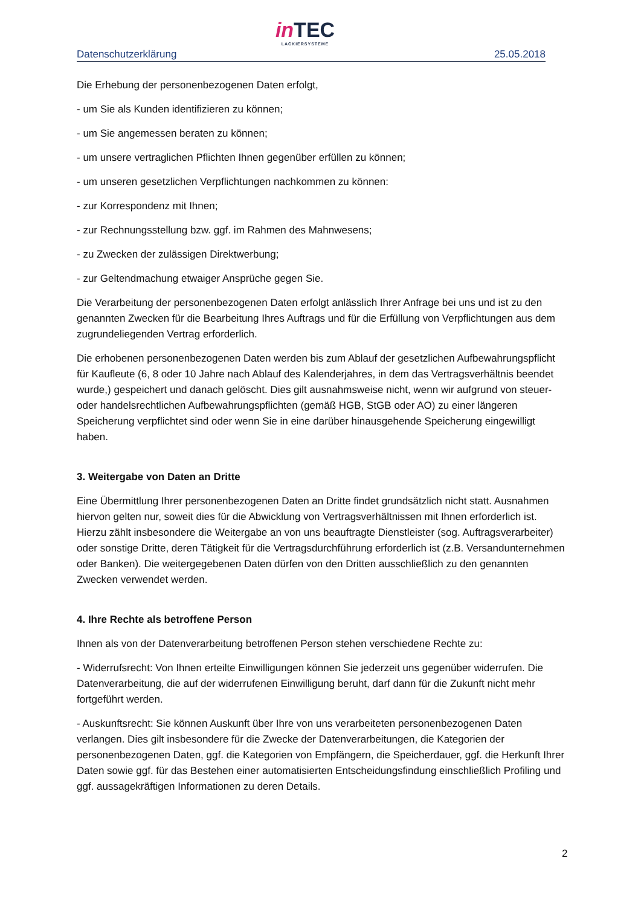in TEC
LACKIERSYSTEME
Datenschutzerklärung 25.05.2018
Die Erhebung der personenbezogenen Daten erfolgt,
- um Sie als Kunden identifizieren zu können;
- um Sie angemessen beraten zu können;
- um unsere vertraglichen Pflichten Ihnen gegenüber erfüllen zu können;
- um unseren gesetzlichen Verpflichtungen nachkommen zu können:
- zur Korrespondenz mit Ihnen;
- zur Rechnungsstellung bzw. ggf. im Rahmen des Mahnwesens;
- zu Zwecken der zulässigen Direktwerbung;
- zur Geltendmachung etwaiger Ansprüche gegen Sie.
Die Verarbeitung der personenbezogenen Daten erfolgt anlässlich Ihrer Anfrage bei uns und ist zu den genannten Zwecken für die Bearbeitung Ihres Auftrags und für die Erfüllung von Verpflichtungen aus dem zugrundeliegenden Vertrag erforderlich.
Die erhobenen personenbezogenen Daten werden bis zum Ablauf der gesetzlichen Aufbewahrungspflicht für Kaufleute (6, 8 oder 10 Jahre nach Ablauf des Kalenderjahres, in dem das Vertragsverhältnis beendet wurde,) gespeichert und danach gelöscht. Dies gilt ausnahmsweise nicht, wenn wir aufgrund von steuer- oder handelsrechtlichen Aufbewahrungspflichten (gemäß HGB, StGB oder AO) zu einer längeren Speicherung verpflichtet sind oder wenn Sie in eine darüber hinausgehende Speicherung eingewilligt haben.
3. Weitergabe von Daten an Dritte
Eine Übermittlung Ihrer personenbezogenen Daten an Dritte findet grundsätzlich nicht statt. Ausnahmen hiervon gelten nur, soweit dies für die Abwicklung von Vertragsverhältnissen mit Ihnen erforderlich ist. Hierzu zählt insbesondere die Weitergabe an von uns beauftragte Dienstleister (sog. Auftragsverarbeiter) oder sonstige Dritte, deren Tätigkeit für die Vertragsdurchführung erforderlich ist (z.B. Versandunternehmen oder Banken). Die weitergegebenen Daten dürfen von den Dritten ausschließlich zu den genannten Zwecken verwendet werden.
4. Ihre Rechte als betroffene Person
Ihnen als von der Datenverarbeitung betroffenen Person stehen verschiedene Rechte zu:
- Widerrufsrecht: Von Ihnen erteilte Einwilligungen können Sie jederzeit uns gegenüber widerrufen. Die Datenverarbeitung, die auf der widerrufenen Einwilligung beruht, darf dann für die Zukunft nicht mehr fortgeführt werden.
- Auskunftsrecht: Sie können Auskunft über Ihre von uns verarbeiteten personenbezogenen Daten verlangen. Dies gilt insbesondere für die Zwecke der Datenverarbeitungen, die Kategorien der personenbezogenen Daten, ggf. die Kategorien von Empfängern, die Speicherdauer, ggf. die Herkunft Ihrer Daten sowie ggf. für das Bestehen einer automatisierten Entscheidungsfindung einschließlich Profiling und ggf. aussagekräftigen Informationen zu deren Details.
2